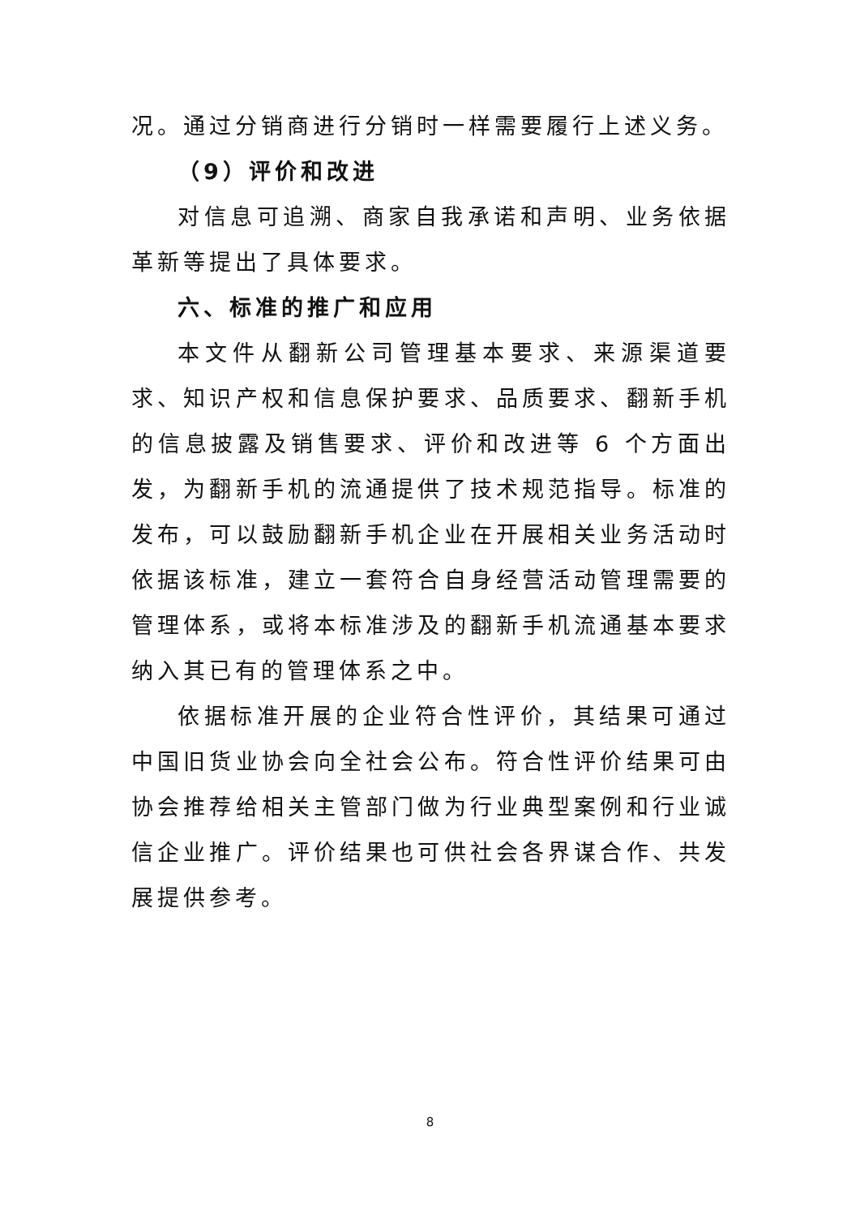况。通过分销商进行分销时一样需要履行上述义务。
（9）评价和改进
对信息可追溯、商家自我承诺和声明、业务依据革新等提出了具体要求。
六、标准的推广和应用
本文件从翻新公司管理基本要求、来源渠道要求、知识产权和信息保护要求、品质要求、翻新手机的信息披露及销售要求、评价和改进等 6 个方面出发，为翻新手机的流通提供了技术规范指导。标准的发布，可以鼓励翻新手机企业在开展相关业务活动时依据该标准，建立一套符合自身经营活动管理需要的管理体系，或将本标准涉及的翻新手机流通基本要求纳入其已有的管理体系之中。
依据标准开展的企业符合性评价，其结果可通过中国旧货业协会向全社会公布。符合性评价结果可由协会推荐给相关主管部门做为行业典型案例和行业诚信企业推广。评价结果也可供社会各界谋合作、共发展提供参考。
8